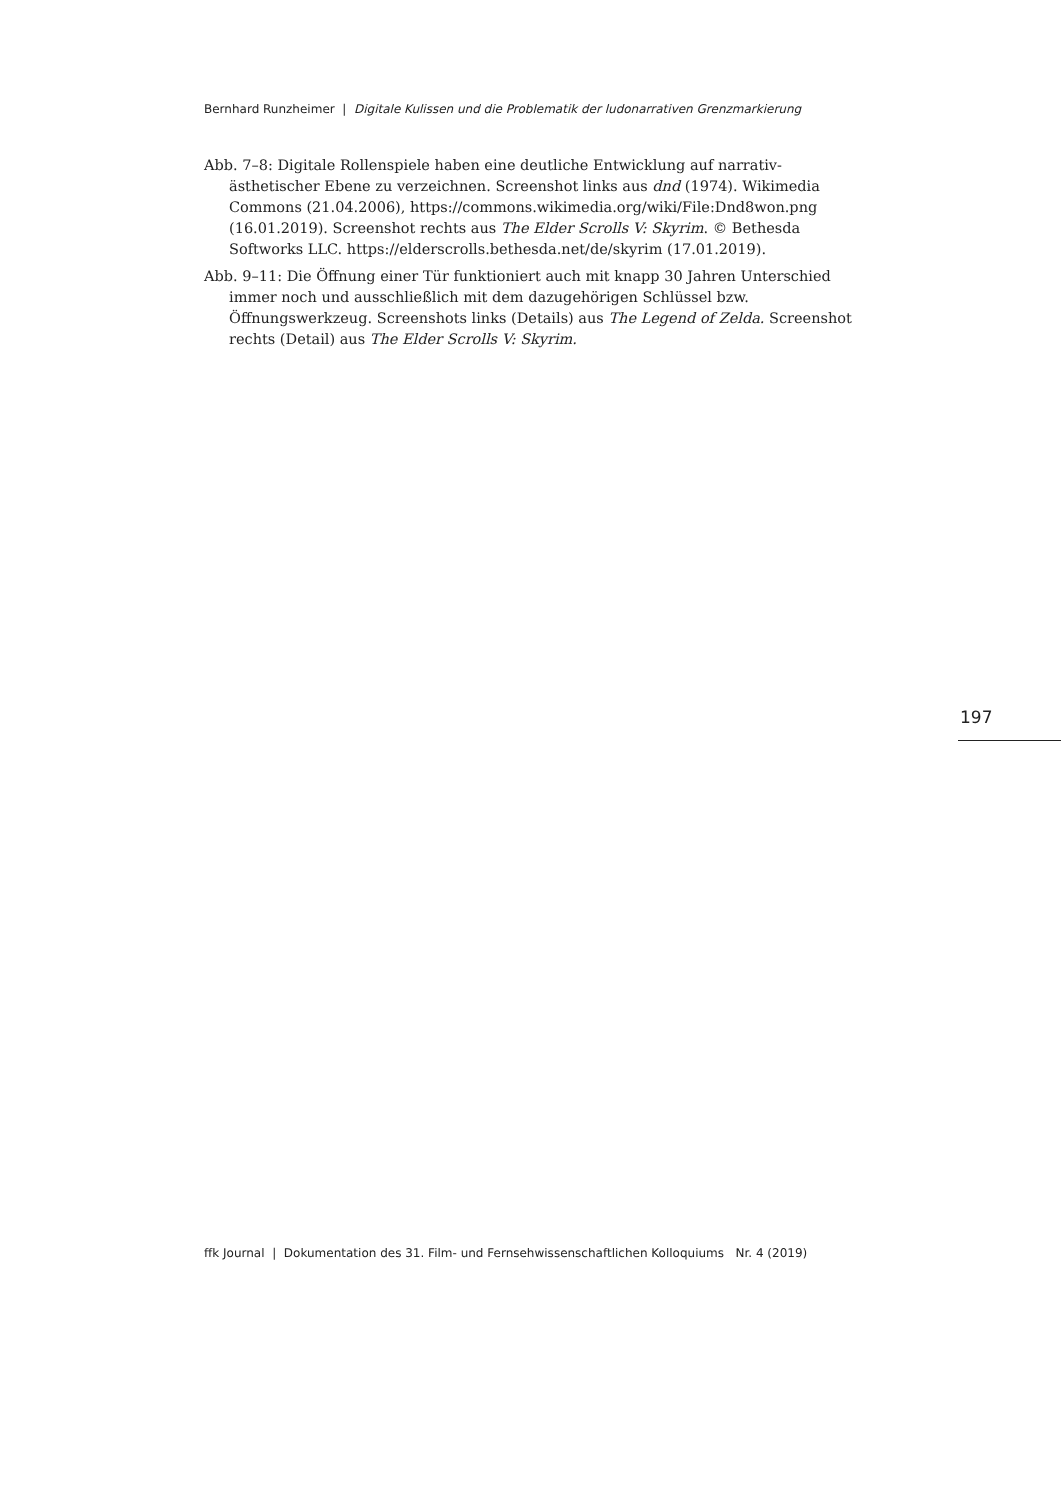Bernhard Runzheimer | Digitale Kulissen und die Problematik der ludonarrativen Grenzmarkierung
Abb. 7–8: Digitale Rollenspiele haben eine deutliche Entwicklung auf narrativ-ästhetischer Ebene zu verzeichnen. Screenshot links aus dnd (1974). Wikimedia Commons (21.04.2006), https://commons.wikimedia.org/wiki/File:Dnd8won.png (16.01.2019). Screenshot rechts aus The Elder Scrolls V: Skyrim. © Bethesda Softworks LLC. https://elderscrolls.bethesda.net/de/skyrim (17.01.2019).
Abb. 9–11: Die Öffnung einer Tür funktioniert auch mit knapp 30 Jahren Unterschied immer noch und ausschließlich mit dem dazugehörigen Schlüssel bzw. Öffnungswerkzeug. Screenshots links (Details) aus The Legend of Zelda. Screenshot rechts (Detail) aus The Elder Scrolls V: Skyrim.
197
ffk Journal | Dokumentation des 31. Film- und Fernsehwissenschaftlichen Kolloquiums Nr. 4 (2019)